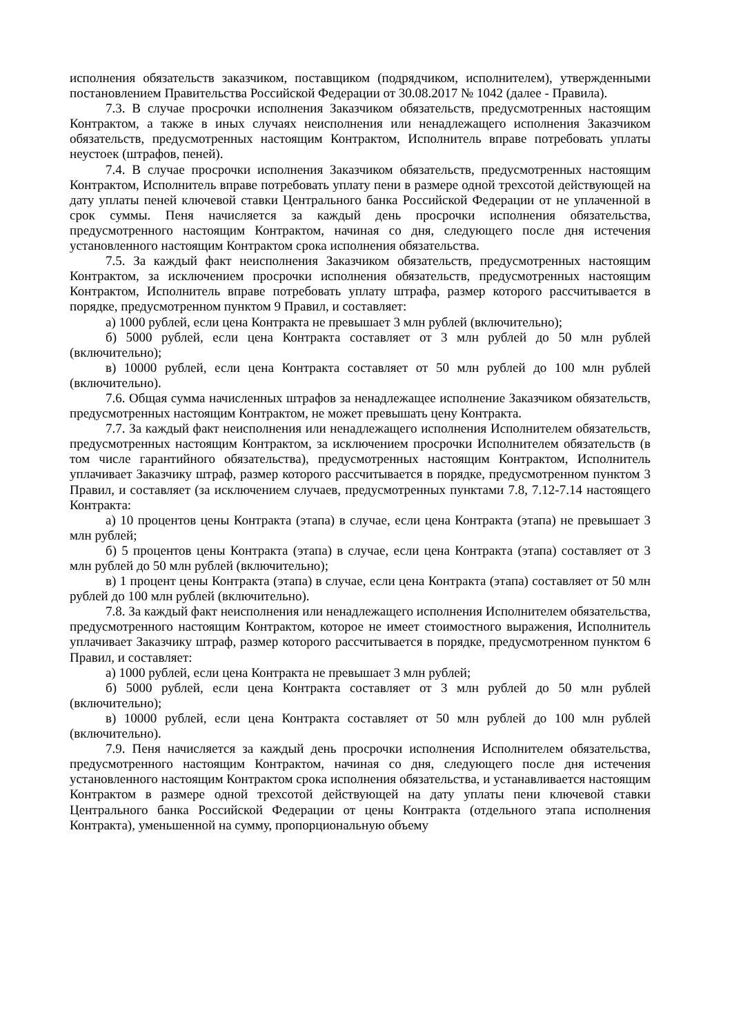исполнения обязательств заказчиком, поставщиком (подрядчиком, исполнителем), утвержденными постановлением Правительства Российской Федерации от 30.08.2017 № 1042 (далее - Правила).
7.3. В случае просрочки исполнения Заказчиком обязательств, предусмотренных настоящим Контрактом, а также в иных случаях неисполнения или ненадлежащего исполнения Заказчиком обязательств, предусмотренных настоящим Контрактом, Исполнитель вправе потребовать уплаты неустоек (штрафов, пеней).
7.4. В случае просрочки исполнения Заказчиком обязательств, предусмотренных настоящим Контрактом, Исполнитель вправе потребовать уплату пени в размере одной трехсотой действующей на дату уплаты пеней ключевой ставки Центрального банка Российской Федерации от не уплаченной в срок суммы. Пеня начисляется за каждый день просрочки исполнения обязательства, предусмотренного настоящим Контрактом, начиная со дня, следующего после дня истечения установленного настоящим Контрактом срока исполнения обязательства.
7.5. За каждый факт неисполнения Заказчиком обязательств, предусмотренных настоящим Контрактом, за исключением просрочки исполнения обязательств, предусмотренных настоящим Контрактом, Исполнитель вправе потребовать уплату штрафа, размер которого рассчитывается в порядке, предусмотренном пунктом 9 Правил, и составляет:
а) 1000 рублей, если цена Контракта не превышает 3 млн рублей (включительно);
б) 5000 рублей, если цена Контракта составляет от 3 млн рублей до 50 млн рублей (включительно);
в) 10000 рублей, если цена Контракта составляет от 50 млн рублей до 100 млн рублей (включительно).
7.6. Общая сумма начисленных штрафов за ненадлежащее исполнение Заказчиком обязательств, предусмотренных настоящим Контрактом, не может превышать цену Контракта.
7.7. За каждый факт неисполнения или ненадлежащего исполнения Исполнителем обязательств, предусмотренных настоящим Контрактом, за исключением просрочки Исполнителем обязательств (в том числе гарантийного обязательства), предусмотренных настоящим Контрактом, Исполнитель уплачивает Заказчику штраф, размер которого рассчитывается в порядке, предусмотренном пунктом 3 Правил, и составляет (за исключением случаев, предусмотренных пунктами 7.8, 7.12-7.14 настоящего Контракта:
а) 10 процентов цены Контракта (этапа) в случае, если цена Контракта (этапа) не превышает 3 млн рублей;
б) 5 процентов цены Контракта (этапа) в случае, если цена Контракта (этапа) составляет от 3 млн рублей до 50 млн рублей (включительно);
в) 1 процент цены Контракта (этапа) в случае, если цена Контракта (этапа) составляет от 50 млн рублей до 100 млн рублей (включительно).
7.8. За каждый факт неисполнения или ненадлежащего исполнения Исполнителем обязательства, предусмотренного настоящим Контрактом, которое не имеет стоимостного выражения, Исполнитель уплачивает Заказчику штраф, размер которого рассчитывается в порядке, предусмотренном пунктом 6 Правил, и составляет:
а) 1000 рублей, если цена Контракта не превышает 3 млн рублей;
б) 5000 рублей, если цена Контракта составляет от 3 млн рублей до 50 млн рублей (включительно);
в) 10000 рублей, если цена Контракта составляет от 50 млн рублей до 100 млн рублей (включительно).
7.9. Пеня начисляется за каждый день просрочки исполнения Исполнителем обязательства, предусмотренного настоящим Контрактом, начиная со дня, следующего после дня истечения установленного настоящим Контрактом срока исполнения обязательства, и устанавливается настоящим Контрактом в размере одной трехсотой действующей на дату уплаты пени ключевой ставки Центрального банка Российской Федерации от цены Контракта (отдельного этапа исполнения Контракта), уменьшенной на сумму, пропорциональную объему